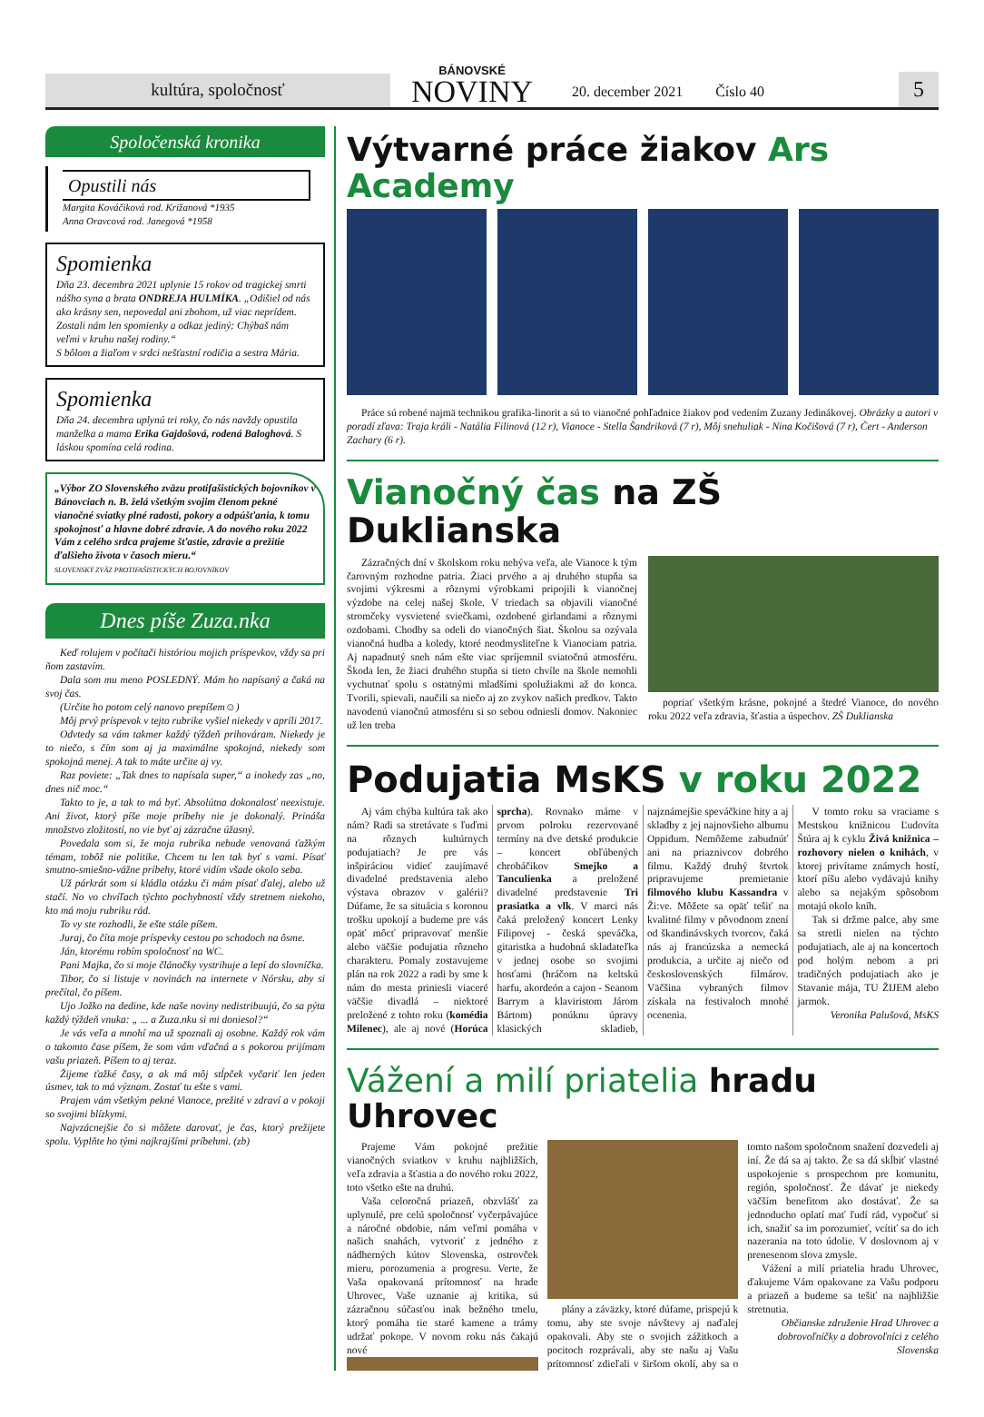kultúra, spoločnosť
BÁNOVSKÉ
NOVINY
20. december 2021 Číslo 40
5
Spoločenská kronika
Opustili nás
Margita Kováčiková rod. Križanová *1935
Anna Oravcová rod. Janegová *1958
Spomienka
Dňa 23. decembra 2021 uplynie 15 rokov od tragickej smrti nášho syna a brata ONDREJA HULMÍKA. „Odišiel od nás ako krásny sen, nepovedal ani zbohom, už viac neprídem. Zostali nám len spomienky a odkaz jediný: Chýbaš nám veľmi v kruhu našej rodiny.“
S bôlom a žiaľom v srdci nešťastní rodičia a sestra Mária.
Spomienka
Dňa 24. decembra uplynú tri roky, čo nás navždy opustila manželka a mama Erika Gajdošová, rodená Baloghová. S láskou spomína celá rodina.
„Výbor ZO Slovenského zväzu protifašistických bojovníkov v Bánovciach n. B. želá všetkým svojim členom pekné vianočné sviatky plné radosti, pokory a odpúšťania, k tomu spokojnosť a hlavne dobré zdravie. A do nového roku 2022 Vám z celého srdca prajeme šťastie, zdravie a prežitie ďalšieho života v časoch mieru.“
SLOVENSKÝ ZVÄZ PROTIFAŠISTICKÝCH BOJOVNÍKOV
Dnes píše Zuza.nka
Keď rolujem v počítači históriou mojich príspevkov, vždy sa pri ňom zastavím.
Dala som mu meno POSLEDNÝ. Mám ho napísaný a čaká na svoj čas.
(Určite ho potom celý nanovo prepíšem☺)
Môj prvý príspevok v tejto rubrike vyšiel niekedy v apríli 2017.
Odvtedy sa vám takmer každý týždeň prihováram. Niekedy je to niečo, s čím som aj ja maximálne spokojná, niekedy som spokojná menej. A tak to máte určite aj vy.
Raz poviete: „Tak dnes to napísala super,“ a inokedy zas „no, dnes nič moc.“
Takto to je, a tak to má byť. Absolútna dokonalosť neexistuje. Ani život, ktorý píše moje príbehy nie je dokonalý. Prináša množstvo zložitostí, no vie byť aj zázračne úžasný.
Povedala som si, že moja rubrika nebude venovaná ťažkým témam, tobôž nie politike. Chcem tu len tak byť s vami. Písať smutno-smiešno-vážne príbehy, ktoré vidím všade okolo seba.
Už párkrát som si kládla otázku či mám písať ďalej, alebo už stačí. No vo chvíľach týchto pochybností vždy stretnem niekoho, kto má moju rubriku rád.
To vy ste rozhodli, že ešte stále píšem.
Juraj, čo číta moje príspevky cestou po schodoch na ôsme.
Ján, ktorému robím spoločnosť na WC.
Pani Majka, čo si moje článočky vystrihuje a lepí do slovníčka.
Tibor, čo si listuje v novinách na internete v Nórsku, aby si prečítal, čo píšem.
Ujo Jožko na dedine, kde naše noviny nedistribuujú, čo sa pýta každý týždeň vnuka: „ ... a Zuza.nku si mi doniesol?“
Je vás veľa a mnohí ma už spoznali aj osobne. Každý rok vám o takomto čase píšem, že som vám vďačná a s pokorou prijímam vašu priazeň. Píšem to aj teraz.
Žijeme ťažké časy, a ak má môj stĺpček vyčariť len jeden úsmev, tak to má význam. Zostať tu ešte s vami.
Prajem vám všetkým pekné Vianoce, prežité v zdraví a v pokoji so svojimi blízkymi.
Najvzácnejšie čo si môžete darovať, je čas, ktorý prežijete spolu. Vyplňte ho tými najkrajšími príbehmi. (zb)
Výtvarné práce žiakov Ars Academy
Práce sú robené najmä technikou grafika-linorit a sú to vianočné pohľadnice žiakov pod vedením Zuzany Jedinákovej. Obrázky a autori v poradí zľava: Traja králi - Natália Filinová (12 r), Vianoce - Stella Šandriková (7 r), Môj snehuliak - Nina Kočišová (7 r), Čert - Anderson Zachary (6 r).
Vianočný čas na ZŠ Duklianska
Zázračných dní v školskom roku nebýva veľa, ale Vianoce k tým čarovným rozhodne patria. Žiaci prvého a aj druhého stupňa sa svojimi výkresmi a rôznymi výrobkami pripojili k vianočnej výzdobe na celej našej škole. V triedach sa objavili vianočné stromčeky vysvietené sviečkami, ozdobené girlandami a rôznymi ozdobami. Chodby sa odeli do vianočných šiat. Školou sa ozývala vianočná hudba a koledy, ktoré neodmysliteľne k Vianociam patria. Aj napadnutý sneh nám ešte viac spríjemnil sviatočnú atmosféru. Škoda len, že žiaci druhého stupňa si tieto chvíle na škole nemohli vychutnať spolu s ostatnými mladšími spolužiakmi až do konca. Tvorili, spievali, naučili sa niečo aj zo zvykov našich predkov. Takto navodenú vianočnú atmosféru si so sebou odniesli domov. Nakoniec už len treba
popriať všetkým krásne, pokojné a štedré Vianoce, do nového roku 2022 veľa zdravia, šťastia a úspechov. ZŠ Duklianska
Podujatia MsKS v roku 2022
Aj vám chýba kultúra tak ako nám? Radi sa stretávate s ľuďmi na rôznych kultúrnych podujatiach? Je pre vás inšpiráciou vidieť zaujímavé divadelné predstavenia alebo výstava obrazov v galérii? Dúfame, že sa situácia s koronou trošku upokojí a budeme pre vás opäť môcť pripravovať menšie alebo väčšie podujatia rôzneho charakteru. Pomaly zostavujeme plán na rok 2022 a radi by sme k nám do mesta priniesli viaceré väčšie divadlá – niektoré preložené z tohto roku (komédia Milenec), ale aj nové (Horúca sprcha). Rovnako máme v prvom polroku rezervované termíny na dve detské produkcie – koncert obľúbených chrobáčikov Smejko a Tanculienka a preložené divadelné predstavenie Tri prasiatka a vlk. V marci nás čaká preložený koncert Lenky Filipovej - česká speváčka, gitaristka a hudobná skladateľka v jednej osobe so svojimi hosťami (hráčom na keltskú harfu, akordeón a cajon - Seanom Barrym a klaviristom Járom Bártom) ponúknu úpravy klasických skladieb, najznámejšie speváčkine hity a aj skladby z jej najnovšieho albumu Oppidum. Nemôžeme zabudnúť ani na priaznivcov dobrého filmu. Každý druhý štvrtok pripravujeme premietanie filmového klubu Kassandra v Ži:ve. Môžete sa opäť tešiť na kvalitné filmy v pôvodnom znení od škandinávskych tvorcov, čaká nás aj francúzska a nemecká produkcia, a určite aj niečo od československých filmárov. Väčšina vybraných filmov získala na festivaloch mnohé ocenenia.
V tomto roku sa vraciame s Mestskou knižnicou Ľudovíta Štúra aj k cyklu Živá knižnica – rozhovory nielen o knihách, v ktorej privítame známych hostí, ktorí píšu alebo vydávajú knihy alebo sa nejakým spôsobom motajú okolo kníh.
Tak si držme palce, aby sme sa stretli nielen na týchto podujatiach, ale aj na koncertoch pod holým nebom a pri tradičných podujatiach ako je Stavanie mája, TU ŽIJEM alebo jarmok.
Veronika Palušová, MsKS
Vážení a milí priatelia hradu Uhrovec
Prajeme Vám pokojné prežitie vianočných sviatkov v kruhu najbližších, veľa zdravia a šťastia a do nového roku 2022, toto všetko ešte na druhú.
Vaša celoročná priazeň, obzvlášť za uplynulé, pre celú spoločnosť vyčerpávajúce a náročné obdobie, nám veľmi pomáha v našich snahách, vytvoriť z jedného z nádherných kútov Slovenska, ostrovček mieru, porozumenia a progresu. Verte, že Vaša opakovaná prítomnosť na hrade Uhrovec, Vaše uznanie aj kritika, sú zázračnou súčasťou inak bežného tmelu, ktorý pomáha tie staré kamene a trámy udržať pokope. V novom roku nás čakajú nové
plány a záväzky, ktoré dúfame, prispejú k tomu, aby ste svoje návštevy aj naďalej opakovali. Aby ste o svojich zážitkoch a pocitoch rozprávali, aby ste našu aj Vašu prítomnosť zdieľali v širšom okolí, aby sa o tomto našom spoločnom snažení dozvedeli aj iní. Že dá sa aj takto. Že sa dá skĺbiť vlastné uspokojenie s prospechom pre komunitu, región, spoločnosť. Že dávať je niekedy väčším benefitom ako dostávať. Že sa jednoducho oplatí mať ľudí rád, vypočuť si ich, snažiť sa im porozumieť, vcítiť sa do ich nazerania na toto údolie. V doslovnom aj v prenesenom slova zmysle.
Vážení a milí priatelia hradu Uhrovec, ďakujeme Vám opakovane za Vašu podporu a priazeň a budeme sa tešiť na najbližšie stretnutia.
Občianske združenie Hrad Uhrovec a dobrovoľníčky a dobrovoľníci z celého Slovenska